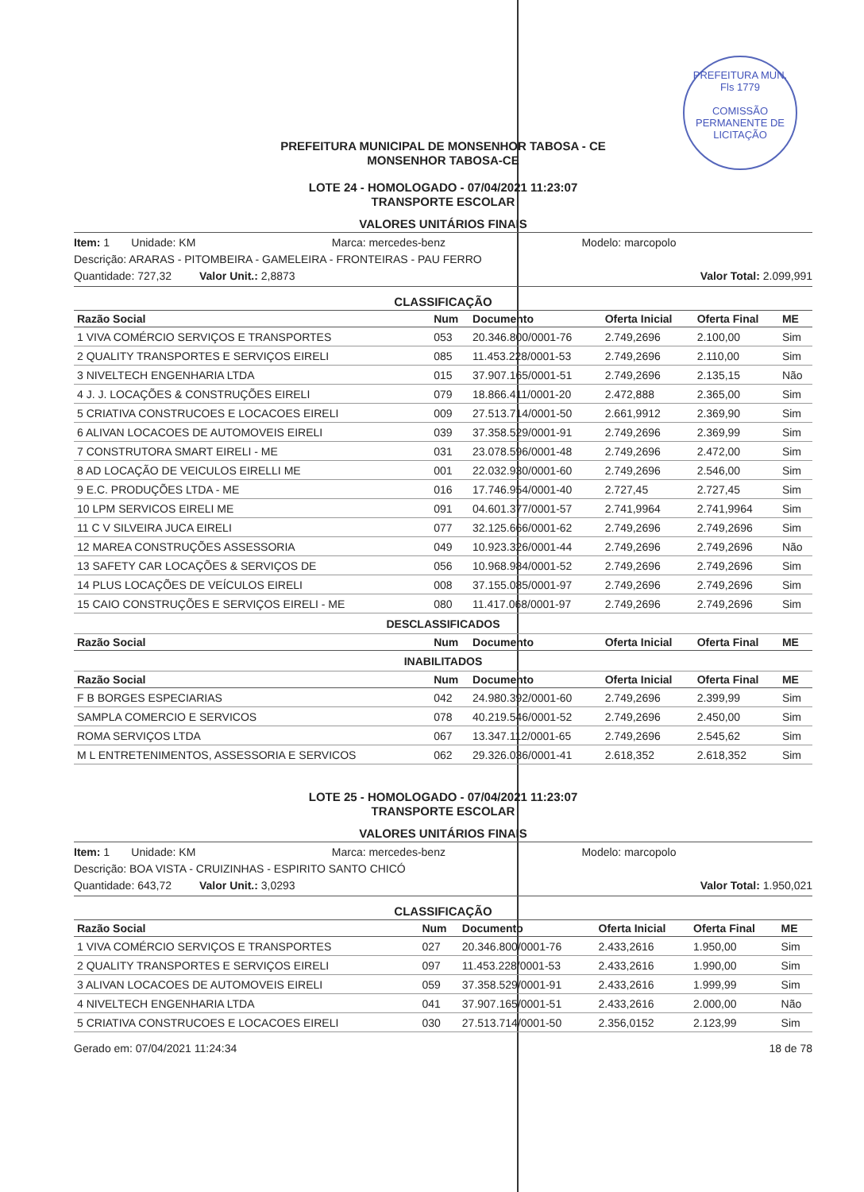PREFEITURA MUN.
Fls 1779
COMISSÃO PERMANENTE DE LICITAÇÃO
PREFEITURA MUNICIPAL DE MONSENHOR TABOSA - CE
MONSENHOR TABOSA-CE
LOTE 24 - HOMOLOGADO - 07/04/2021 11:23:07
TRANSPORTE ESCOLAR
VALORES UNITÁRIOS FINAIS
Item: 1 Unidade: KM Marca: mercedes-benz Modelo: marcopolo
Descrição: ARARAS - PITOMBEIRA - GAMELEIRA - FRONTEIRAS - PAU FERRO
Quantidade: 727,32 Valor Unit.: 2,8873 Valor Total: 2.099,991
CLASSIFICAÇÃO
| Razão Social | Num | Documento | Oferta Inicial | Oferta Final | ME |
| --- | --- | --- | --- | --- | --- |
| 1 VIVA COMÉRCIO SERVIÇOS E TRANSPORTES | 053 | 20.346.800/0001-76 | 2.749,2696 | 2.100,00 | Sim |
| 2 QUALITY TRANSPORTES E SERVIÇOS EIRELI | 085 | 11.453.228/0001-53 | 2.749,2696 | 2.110,00 | Sim |
| 3 NIVELTECH ENGENHARIA LTDA | 015 | 37.907.165/0001-51 | 2.749,2696 | 2.135,15 | Não |
| 4 J. J. LOCAÇÕES & CONSTRUÇÕES EIRELI | 079 | 18.866.411/0001-20 | 2.472,888 | 2.365,00 | Sim |
| 5 CRIATIVA CONSTRUCOES E LOCACOES EIRELI | 009 | 27.513.714/0001-50 | 2.661,9912 | 2.369,90 | Sim |
| 6 ALIVAN LOCACOES DE AUTOMOVEIS EIRELI | 039 | 37.358.529/0001-91 | 2.749,2696 | 2.369,99 | Sim |
| 7 CONSTRUTORA SMART EIRELI - ME | 031 | 23.078.596/0001-48 | 2.749,2696 | 2.472,00 | Sim |
| 8 AD LOCAÇÃO DE VEICULOS EIRELLI ME | 001 | 22.032.930/0001-60 | 2.749,2696 | 2.546,00 | Sim |
| 9 E.C. PRODUÇÕES LTDA - ME | 016 | 17.746.954/0001-40 | 2.727,45 | 2.727,45 | Sim |
| 10 LPM SERVICOS EIRELI ME | 091 | 04.601.377/0001-57 | 2.741,9964 | 2.741,9964 | Sim |
| 11 C V SILVEIRA JUCA EIRELI | 077 | 32.125.666/0001-62 | 2.749,2696 | 2.749,2696 | Sim |
| 12 MAREA CONSTRUÇÕES ASSESSORIA | 049 | 10.923.326/0001-44 | 2.749,2696 | 2.749,2696 | Não |
| 13 SAFETY CAR LOCAÇÕES & SERVIÇOS DE | 056 | 10.968.984/0001-52 | 2.749,2696 | 2.749,2696 | Sim |
| 14 PLUS LOCAÇÕES DE VEÍCULOS EIRELI | 008 | 37.155.085/0001-97 | 2.749,2696 | 2.749,2696 | Sim |
| 15 CAIO CONSTRUÇÕES E SERVIÇOS EIRELI - ME | 080 | 11.417.068/0001-97 | 2.749,2696 | 2.749,2696 | Sim |
| DESCLASSIFICADOS | | | | | |
| Razão Social | Num | Documento | Oferta Inicial | Oferta Final | ME |
| INABILITADOS | | | | | |
| Razão Social | Num | Documento | Oferta Inicial | Oferta Final | ME |
| F B BORGES ESPECIARIAS | 042 | 24.980.392/0001-60 | 2.749,2696 | 2.399,99 | Sim |
| SAMPLA COMERCIO E SERVICOS | 078 | 40.219.546/0001-52 | 2.749,2696 | 2.450,00 | Sim |
| ROMA SERVIÇOS LTDA | 067 | 13.347.112/0001-65 | 2.749,2696 | 2.545,62 | Sim |
| M L ENTRETENIMENTOS, ASSESSORIA E SERVICOS | 062 | 29.326.036/0001-41 | 2.618,352 | 2.618,352 | Sim |
LOTE 25 - HOMOLOGADO - 07/04/2021 11:23:07
TRANSPORTE ESCOLAR
VALORES UNITÁRIOS FINAIS
Item: 1 Unidade: KM Marca: mercedes-benz Modelo: marcopolo
Descrição: BOA VISTA - CRUIZINHAS - ESPIRITO SANTO CHICÓ
Quantidade: 643,72 Valor Unit.: 3,0293 Valor Total: 1.950,021
CLASSIFICAÇÃO
| Razão Social | Num | Documento | Oferta Inicial | Oferta Final | ME |
| --- | --- | --- | --- | --- | --- |
| 1 VIVA COMÉRCIO SERVIÇOS E TRANSPORTES | 027 | 20.346.800/0001-76 | 2.433,2616 | 1.950,00 | Sim |
| 2 QUALITY TRANSPORTES E SERVIÇOS EIRELI | 097 | 11.453.228/0001-53 | 2.433,2616 | 1.990,00 | Sim |
| 3 ALIVAN LOCACOES DE AUTOMOVEIS EIRELI | 059 | 37.358.529/0001-91 | 2.433,2616 | 1.999,99 | Sim |
| 4 NIVELTECH ENGENHARIA LTDA | 041 | 37.907.165/0001-51 | 2.433,2616 | 2.000,00 | Não |
| 5 CRIATIVA CONSTRUCOES E LOCACOES EIRELI | 030 | 27.513.714/0001-50 | 2.356,0152 | 2.123,99 | Sim |
Gerado em: 07/04/2021 11:24:34 18 de 78